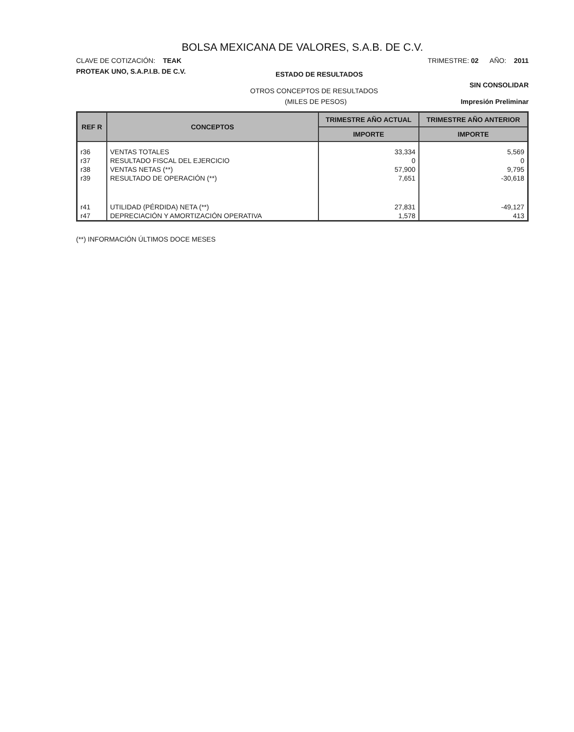BOLSA MEXICANA DE VALORES, S.A.B. DE C.V.
CLAVE DE COTIZACIÓN: TEAK TRIMESTRE: 02 AÑO: 2011
PROTEAK UNO, S.A.P.I.B. DE C.V. ESTADO DE RESULTADOS
OTROS CONCEPTOS DE RESULTADOS SIN CONSOLIDAR
(MILES DE PESOS) Impresión Preliminar
| REF R | CONCEPTOS | TRIMESTRE AÑO ACTUAL | TRIMESTRE AÑO ANTERIOR |
| --- | --- | --- | --- |
| | | IMPORTE | IMPORTE |
| r36 | VENTAS TOTALES | 33,334 | 5,569 |
| r37 | RESULTADO FISCAL DEL EJERCICIO | 0 | 0 |
| r38 | VENTAS NETAS (**) | 57,900 | 9,795 |
| r39 | RESULTADO DE OPERACIÓN (**) | 7,651 | -30,618 |
| r41 | UTILIDAD (PÉRDIDA) NETA (**) | 27,831 | -49,127 |
| r47 | DEPRECIACIÓN Y AMORTIZACIÓN OPERATIVA | 1,578 | 413 |
(**) INFORMACIÓN ÚLTIMOS DOCE MESES